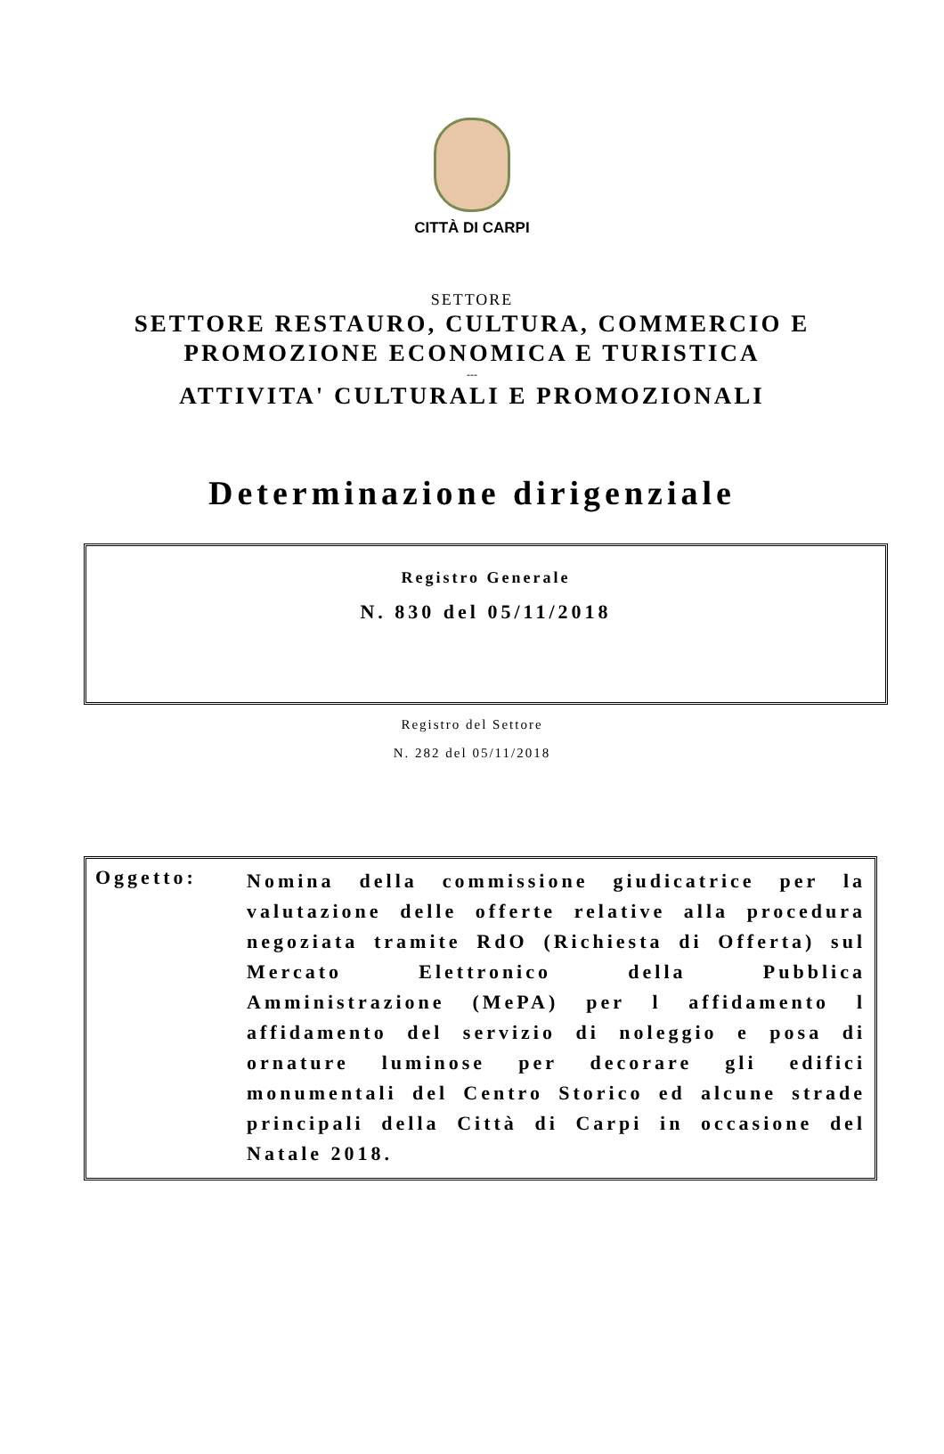CITTÀ DI CARPI
SETTORE
SETTORE RESTAURO, CULTURA, COMMERCIO E
PROMOZIONE ECONOMICA E TURISTICA
---
ATTIVITA' CULTURALI E PROMOZIONALI
Determinazione dirigenziale
Registro Generale
N. 830 del 05/11/2018
Registro del Settore
N. 282 del 05/11/2018
Oggetto:
Nomina della commissione giudicatrice per la valutazione delle offerte relative alla procedura negoziata tramite RdO (Richiesta di Offerta) sul Mercato Elettronico della Pubblica Amministrazione (MePA) per l affidamento l affidamento del servizio di noleggio e posa di ornature luminose per decorare gli edifici monumentali del Centro Storico ed alcune strade principali della Città di Carpi in occasione del Natale 2018.